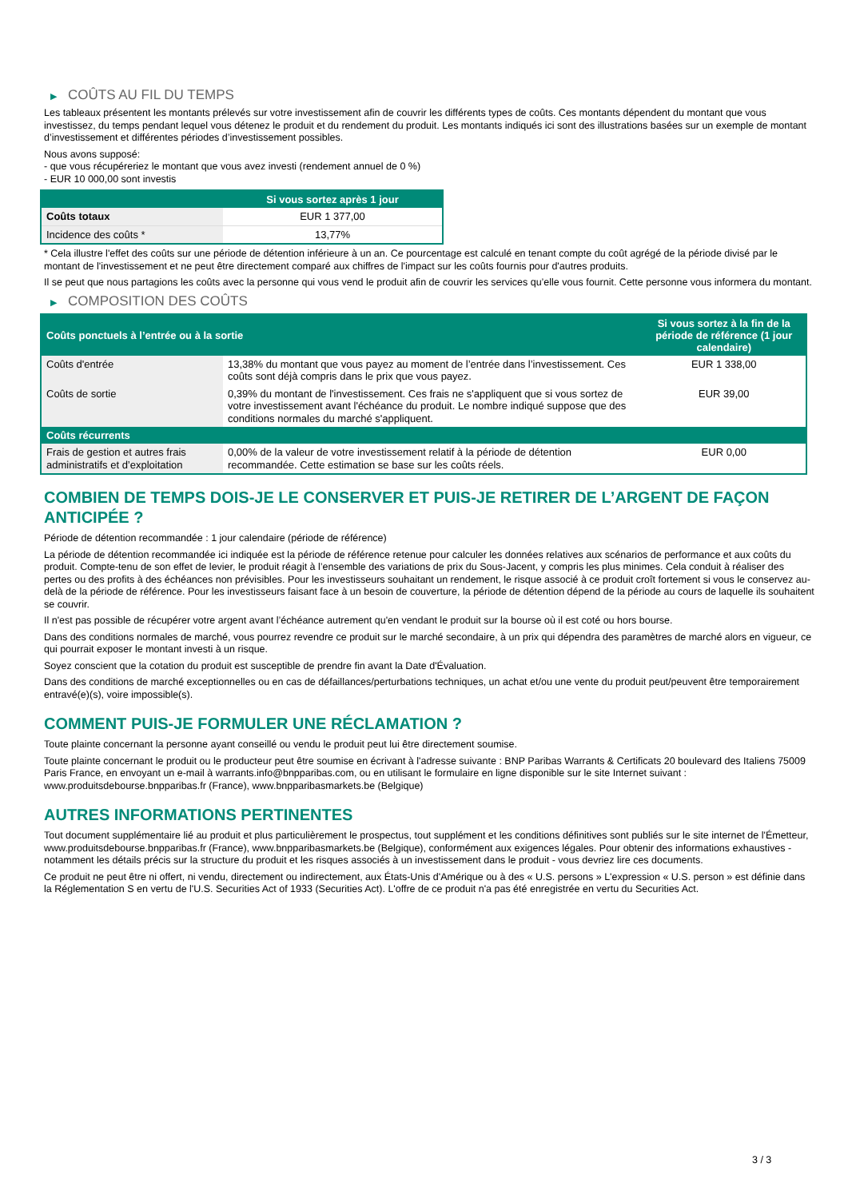▶ COÛTS AU FIL DU TEMPS
Les tableaux présentent les montants prélevés sur votre investissement afin de couvrir les différents types de coûts. Ces montants dépendent du montant que vous investissez, du temps pendant lequel vous détenez le produit et du rendement du produit. Les montants indiqués ici sont des illustrations basées sur un exemple de montant d’investissement et différentes périodes d’investissement possibles.
Nous avons supposé:
- que vous récupéreriez le montant que vous avez investi (rendement annuel de 0 %)
- EUR 10 000,00 sont investis
| | Si vous sortez après 1 jour |
| --- | --- |
| Coûts totaux | EUR 1 377,00 |
| Incidence des coûts * | 13,77% |
* Cela illustre l'effet des coûts sur une période de détention inférieure à un an. Ce pourcentage est calculé en tenant compte du coût agrégé de la période divisé par le montant de l'investissement et ne peut être directement comparé aux chiffres de l'impact sur les coûts fournis pour d'autres produits.
Il se peut que nous partagions les coûts avec la personne qui vous vend le produit afin de couvrir les services qu’elle vous fournit. Cette personne vous informera du montant.
▶ COMPOSITION DES COÛTS
| Coûts ponctuels à l’entrée ou à la sortie | | Si vous sortez à la fin de la période de référence (1 jour calendaire) |
| --- | --- | --- |
| Coûts d'entrée | 13,38% du montant que vous payez au moment de l’entrée dans l’investissement. Ces coûts sont déjà compris dans le prix que vous payez. | EUR 1 338,00 |
| Coûts de sortie | 0,39% du montant de l'investissement. Ces frais ne s'appliquent que si vous sortez de votre investissement avant l'échéance du produit. Le nombre indiqué suppose que des conditions normales du marché s'appliquent. | EUR 39,00 |
| Coûts récurrents | | |
| Frais de gestion et autres frais administratifs et d’exploitation | 0,00% de la valeur de votre investissement relatif à la période de détention recommandée. Cette estimation se base sur les coûts réels. | EUR 0,00 |
COMBIEN DE TEMPS DOIS-JE LE CONSERVER ET PUIS-JE RETIRER DE L’ARGENT DE FAÇON ANTICIPÉE ?
Période de détention recommandée : 1 jour calendaire (période de référence)
La période de détention recommandée ici indiquée est la période de référence retenue pour calculer les données relatives aux scénarios de performance et aux coûts du produit. Compte-tenu de son effet de levier, le produit réagit à l’ensemble des variations de prix du Sous-Jacent, y compris les plus minimes. Cela conduit à réaliser des pertes ou des profits à des échéances non prévisibles. Pour les investisseurs souhaitant un rendement, le risque associé à ce produit croît fortement si vous le conservez au-delà de la période de référence. Pour les investisseurs faisant face à un besoin de couverture, la période de détention dépend de la période au cours de laquelle ils souhaitent se couvrir.
Il n'est pas possible de récupérer votre argent avant l’échéance autrement qu'en vendant le produit sur la bourse où il est coté ou hors bourse.
Dans des conditions normales de marché, vous pourrez revendre ce produit sur le marché secondaire, à un prix qui dépendra des paramètres de marché alors en vigueur, ce qui pourrait exposer le montant investi à un risque.
Soyez conscient que la cotation du produit est susceptible de prendre fin avant la Date d'Évaluation.
Dans des conditions de marché exceptionnelles ou en cas de défaillances/perturbations techniques, un achat et/ou une vente du produit peut/peuvent être temporairement entravé(e)(s), voire impossible(s).
COMMENT PUIS-JE FORMULER UNE RÉCLAMATION ?
Toute plainte concernant la personne ayant conseillé ou vendu le produit peut lui être directement soumise.
Toute plainte concernant le produit ou le producteur peut être soumise en écrivant à l'adresse suivante : BNP Paribas Warrants & Certificats 20 boulevard des Italiens 75009 Paris France, en envoyant un e-mail à warrants.info@bnpparibas.com, ou en utilisant le formulaire en ligne disponible sur le site Internet suivant : www.produitsdebourse.bnpparibas.fr (France), www.bnpparibasmarkets.be (Belgique)
AUTRES INFORMATIONS PERTINENTES
Tout document supplémentaire lié au produit et plus particulièrement le prospectus, tout supplément et les conditions définitives sont publiés sur le site internet de l'Émetteur, www.produitsdebourse.bnpparibas.fr (France), www.bnpparibasmarkets.be (Belgique), conformément aux exigences légales. Pour obtenir des informations exhaustives - notamment les détails précis sur la structure du produit et les risques associés à un investissement dans le produit - vous devriez lire ces documents.
Ce produit ne peut être ni offert, ni vendu, directement ou indirectement, aux États-Unis d'Amérique ou à des « U.S. persons » L'expression « U.S. person » est définie dans la Réglementation S en vertu de l'U.S. Securities Act of 1933 (Securities Act). L'offre de ce produit n'a pas été enregistrée en vertu du Securities Act.
3 / 3